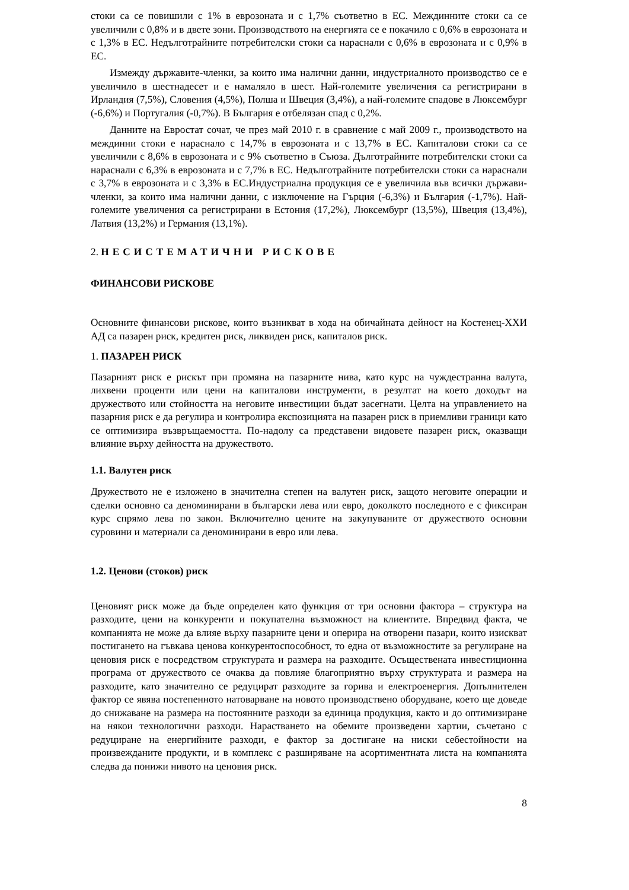стоки са се повишили с 1% в еврозоната и с 1,7% съответно в ЕС. Междинните стоки са се увеличили с 0,8% и в двете зони. Производството на енергията се е покачило с 0,6% в еврозоната и с 1,3% в ЕС. Недълготрайните потребителски стоки са нараснали с 0,6% в еврозоната и с 0,9% в ЕС.
Измежду държавите-членки, за които има налични данни, индустриалното производство се е увеличило в шестнадесет и е намаляло в шест. Най-големите увеличения са регистрирани в Ирландия (7,5%), Словения (4,5%), Полша и Швеция (3,4%), а най-големите спадове в Люксембург (-6,6%) и Португалия (-0,7%). В България е отбелязан спад с 0,2%.
Данните на Евростат сочат, че през май 2010 г. в сравнение с май 2009 г., производството на междинни стоки е нараснало с 14,7% в еврозоната и с 13,7% в ЕС. Капиталови стоки са се увеличили с 8,6% в еврозоната и с 9% съответно в Съюза. Дълготрайните потребителски стоки са нараснали с 6,3% в еврозоната и с 7,7% в ЕС. Недълготрайните потребителски стоки са нараснали с 3,7% в еврозоната и с 3,3% в ЕС.Индустриална продукция се е увеличила във всички държави-членки, за които има налични данни, с изключение на Гърция (-6,3%) и България (-1,7%). Най-големите увеличения са регистрирани в Естония (17,2%), Люксембург (13,5%), Швеция (13,4%), Латвия (13,2%) и Германия (13,1%).
2. НЕСИСТЕМАТИЧНИ РИСКОВЕ
ФИНАНСОВИ РИСКОВЕ
Основните финансови рискове, които възникват в хода на обичайната дейност на Костенец-ХХИ АД са пазарен риск, кредитен риск, ликвиден риск, капиталов риск.
1. ПАЗАРЕН РИСК
Пазарният риск е рискът при промяна на пазарните нива, като курс на чуждестранна валута, лихвени проценти или цени на капиталови инструменти, в резултат на което доходът на дружеството или стойността на неговите инвестиции бъдат засегнати. Целта на управлението на пазарния риск е да регулира и контролира експозицията на пазарен риск в приемливи граници като се оптимизира възвръщаемостта. По-надолу са представени видовете пазарен риск, оказващи влияние върху дейността на дружеството.
1.1. Валутен риск
Дружеството не е изложено в значителна степен на валутен риск, защото неговите операции и сделки основно са деноминирани в български лева или евро, доколкото последното е с фиксиран курс спрямо лева по закон. Включително цените на закупуваните от дружеството основни суровини и материали са деноминирани в евро или лева.
1.2. Ценови (стоков) риск
Ценовият риск може да бъде определен като функция от три основни фактора – структура на разходите, цени на конкуренти и покупателна възможност на клиентите. Впредвид факта, че компанията не може да влияе върху пазарните цени и оперира на отворени пазари, които изискват постигането на гъвкава ценова конкурентоспособност, то една от възможностите за регулиране на ценовия риск е посредством структурата и размера на разходите. Осъществената инвестиционна програма от дружеството се очаква да повлияе благоприятно върху структурата и размера на разходите, като значително се редуцират разходите за горива и електроенергия. Допълнителен фактор се явява постепенното натоварване на новото производствено оборудване, което ще доведе до снижаване на размера на постоянните разходи за единица продукция, както и до оптимизиране на някои технологични разходи. Нарастването на обемите произведени хартии, съчетано с редуциране на енергийните разходи, е фактор за достигане на ниски себестойности на произвежданите продукти, и в комплекс с разширяване на асортиментната листа на компанията следва да понижи нивото на ценовия риск.
8